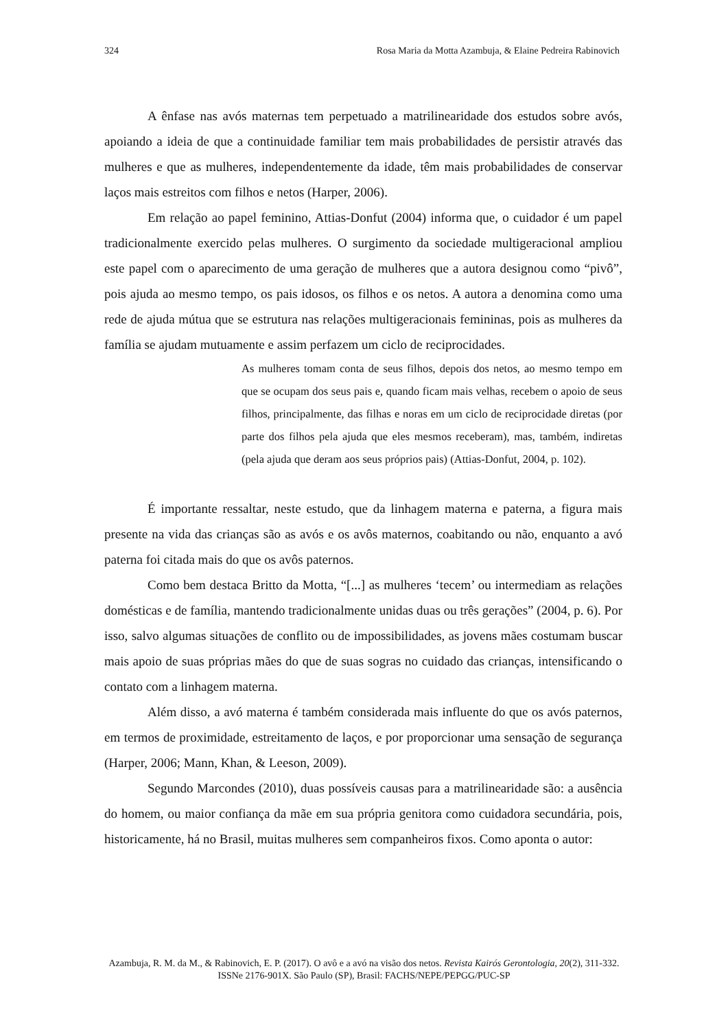324 Rosa Maria da Motta Azambuja, & Elaine Pedreira Rabinovich
A ênfase nas avós maternas tem perpetuado a matrilinearidade dos estudos sobre avós, apoiando a ideia de que a continuidade familiar tem mais probabilidades de persistir através das mulheres e que as mulheres, independentemente da idade, têm mais probabilidades de conservar laços mais estreitos com filhos e netos (Harper, 2006).
Em relação ao papel feminino, Attias-Donfut (2004) informa que, o cuidador é um papel tradicionalmente exercido pelas mulheres. O surgimento da sociedade multigeracional ampliou este papel com o aparecimento de uma geração de mulheres que a autora designou como “pivô”, pois ajuda ao mesmo tempo, os pais idosos, os filhos e os netos. A autora a denomina como uma rede de ajuda mútua que se estrutura nas relações multigeracionais femininas, pois as mulheres da família se ajudam mutuamente e assim perfazem um ciclo de reciprocidades.
As mulheres tomam conta de seus filhos, depois dos netos, ao mesmo tempo em que se ocupam dos seus pais e, quando ficam mais velhas, recebem o apoio de seus filhos, principalmente, das filhas e noras em um ciclo de reciprocidade diretas (por parte dos filhos pela ajuda que eles mesmos receberam), mas, também, indiretas (pela ajuda que deram aos seus próprios pais) (Attias-Donfut, 2004, p. 102).
É importante ressaltar, neste estudo, que da linhagem materna e paterna, a figura mais presente na vida das crianças são as avós e os avôs maternos, coabitando ou não, enquanto a avó paterna foi citada mais do que os avôs paternos.
Como bem destaca Britto da Motta, “[...] as mulheres ‘tecem’ ou intermediam as relações domésticas e de família, mantendo tradicionalmente unidas duas ou três gerações” (2004, p. 6). Por isso, salvo algumas situações de conflito ou de impossibilidades, as jovens mães costumam buscar mais apoio de suas próprias mães do que de suas sogras no cuidado das crianças, intensificando o contato com a linhagem materna.
Além disso, a avó materna é também considerada mais influente do que os avós paternos, em termos de proximidade, estreitamento de laços, e por proporcionar uma sensação de segurança (Harper, 2006; Mann, Khan, & Leeson, 2009).
Segundo Marcondes (2010), duas possíveis causas para a matrilinearidade são: a ausência do homem, ou maior confiança da mãe em sua própria genitora como cuidadora secundária, pois, historicamente, há no Brasil, muitas mulheres sem companheiros fixos. Como aponta o autor:
Azambuja, R. M. da M., & Rabinovich, E. P. (2017). O avô e a avó na visão dos netos. Revista Kairós Gerontologia, 20(2), 311-332. ISSNe 2176-901X. São Paulo (SP), Brasil: FACHS/NEPE/PEPGG/PUC-SP